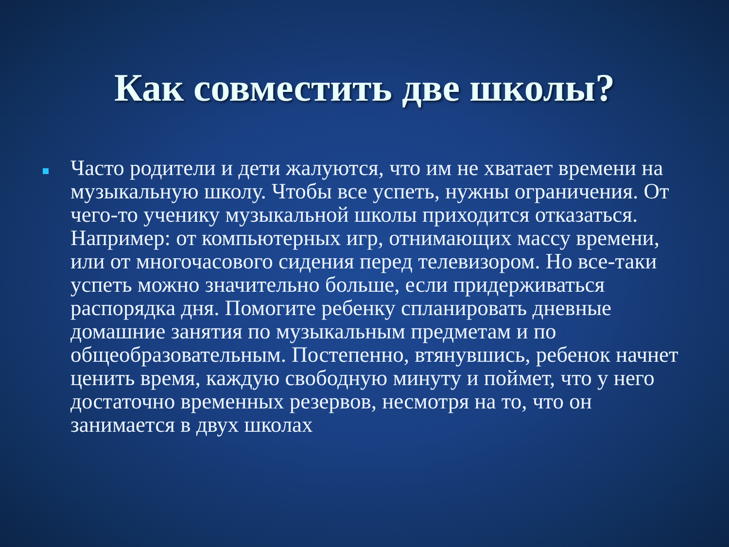Как совместить две школы?
Часто родители и дети жалуются, что им не хватает времени на музыкальную школу. Чтобы все успеть, нужны ограничения. От чего-то ученику музыкальной школы приходится отказаться. Например: от компьютерных игр, отнимающих массу времени, или от многочасового сидения перед телевизором. Но все-таки успеть можно значительно больше, если придерживаться распорядка дня. Помогите ребенку спланировать дневные домашние занятия по музыкальным предметам и по общеобразовательным. Постепенно, втянувшись, ребенок начнет ценить время, каждую свободную минуту и поймет, что у него достаточно временных резервов, несмотря на то, что он занимается в двух школах